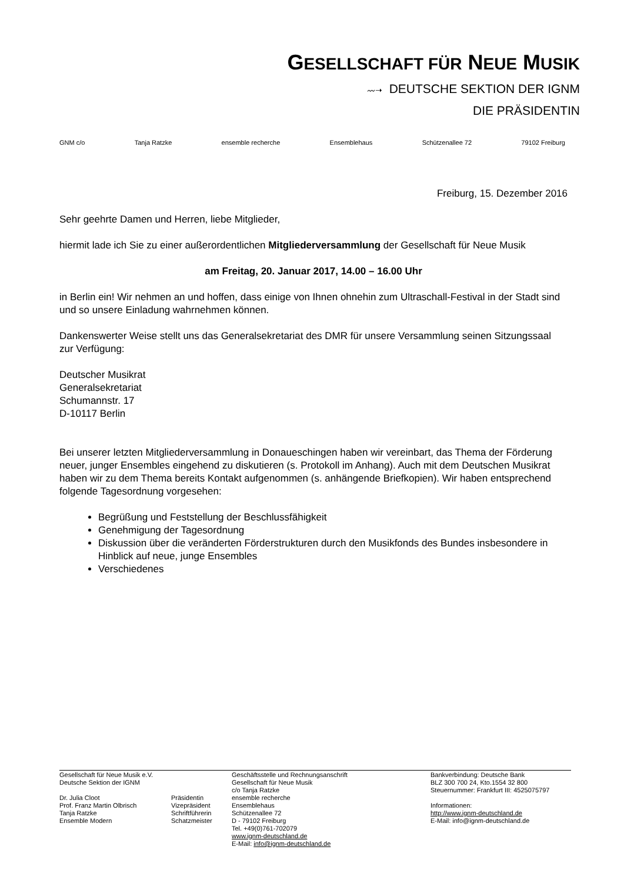GESELLSCHAFT FÜR NEUE MUSIK
〰➝ DEUTSCHE SEKTION DER IGNM
DIE PRÄSIDENTIN
GNM c/o Tanja Ratzke ensemble recherche Ensemblehaus Schützenallee 72 79102 Freiburg
Freiburg, 15. Dezember 2016
Sehr geehrte Damen und Herren, liebe Mitglieder,
hiermit lade ich Sie zu einer außerordentlichen Mitgliederversammlung der Gesellschaft für Neue Musik
am Freitag, 20. Januar 2017, 14.00 – 16.00 Uhr
in Berlin ein! Wir nehmen an und hoffen, dass einige von Ihnen ohnehin zum Ultraschall-Festival in der Stadt sind und so unsere Einladung wahrnehmen können.
Dankenswerter Weise stellt uns das Generalsekretariat des DMR für unsere Versammlung seinen Sitzungssaal zur Verfügung:
Deutscher Musikrat
Generalsekretariat
Schumannstr. 17
D-10117 Berlin
Bei unserer letzten Mitgliederversammlung in Donaueschingen haben wir vereinbart, das Thema der Förderung neuer, junger Ensembles eingehend zu diskutieren (s. Protokoll im Anhang). Auch mit dem Deutschen Musikrat haben wir zu dem Thema bereits Kontakt aufgenommen (s. anhängende Briefkopien). Wir haben entsprechend folgende Tagesordnung vorgesehen:
Begrüßung und Feststellung der Beschlussfähigkeit
Genehmigung der Tagesordnung
Diskussion über die veränderten Förderstrukturen durch den Musikfonds des Bundes insbesondere in Hinblick auf neue, junge Ensembles
Verschiedenes
Gesellschaft für Neue Musik e.V.
Deutsche Sektion der IGNM
Dr. Julia Cloot
Prof. Franz Martin Olbrisch
Tanja Ratzke
Ensemble Modern
Präsidentin
Vizepräsident
Schriftführerin
Schatzmeister
Geschäftsstelle und Rechnungsanschrift
Gesellschaft für Neue Musik
c/o Tanja Ratzke
ensemble recherche
Ensemblehaus
Schützenallee 72
D - 79102 Freiburg
Tel. +49(0)761-702079
www.ignm-deutschland.de
E-Mail: info@ignm-deutschland.de
Bankverbindung: Deutsche Bank
BLZ 300 700 24, Kto.1554 32 800
Steuernummer: Frankfurt III: 4525075797
Informationen:
http://www.ignm-deutschland.de
E-Mail: info@ignm-deutschland.de